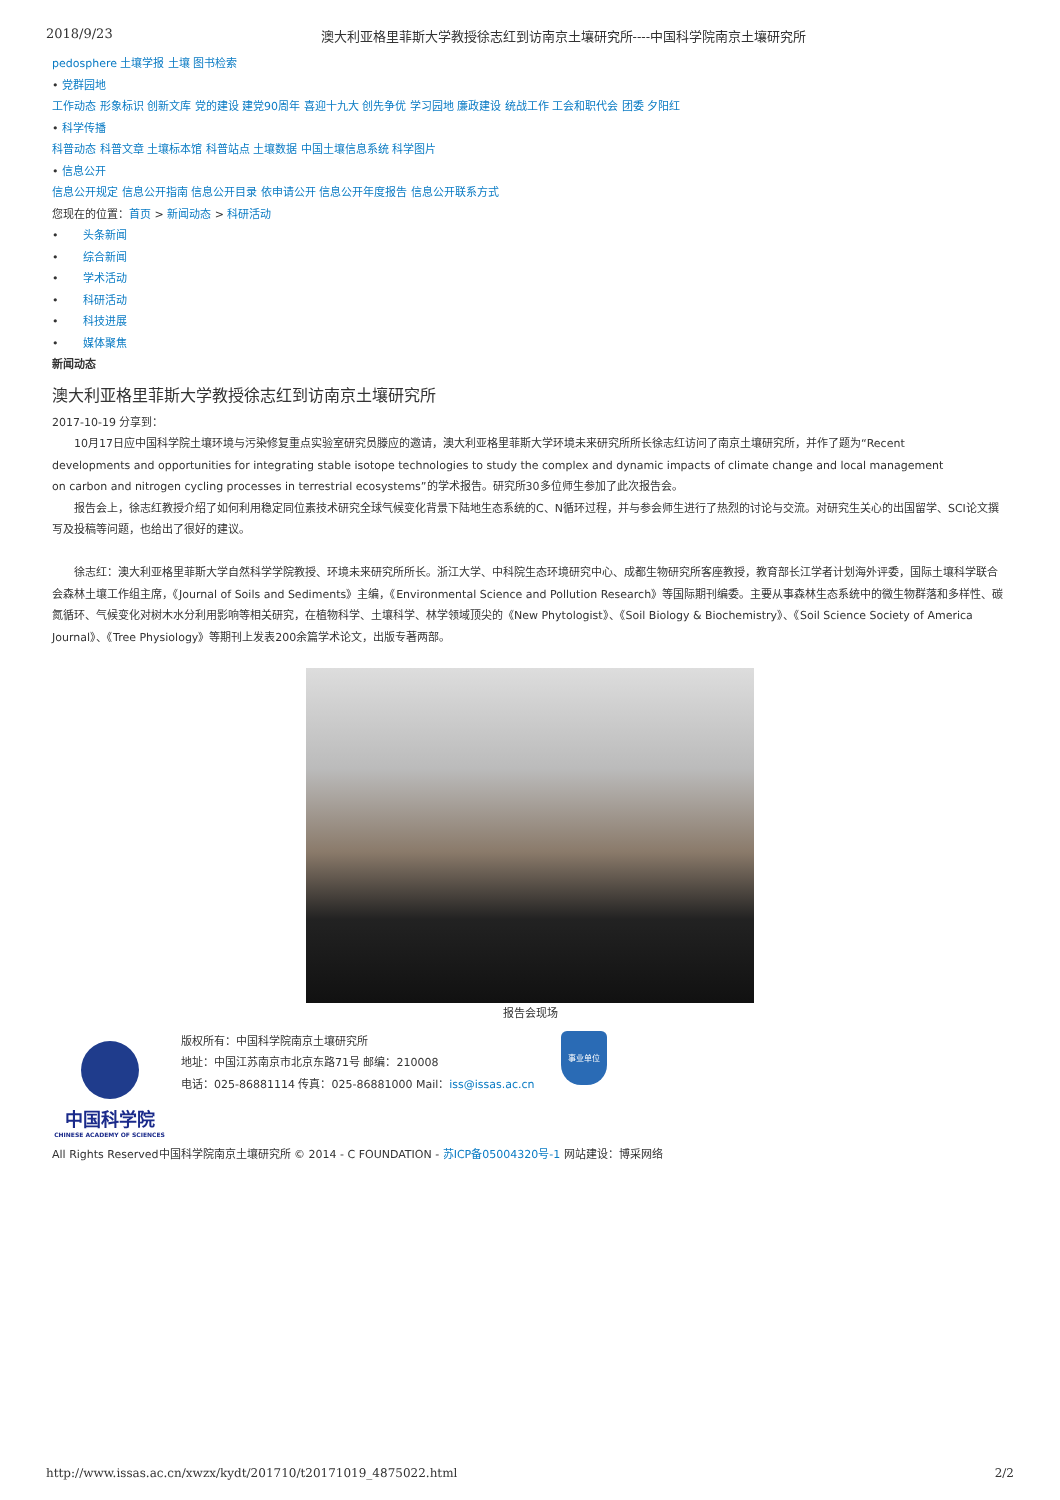2018/9/23 澳大利亚格里菲斯大学教授徐志红到访南京土壤研究所----中国科学院南京土壤研究所
pedosphere 土壤学报 土壤 图书检索
• 党群园地
工作动态 形象标识 创新文库 党的建设 建党90周年 喜迎十九大 创先争优 学习园地 廉政建设 统战工作 工会和职代会 团委 夕阳红
• 科学传播
科普动态 科普文章 土壤标本馆 科普站点 土壤数据 中国土壤信息系统 科学图片
• 信息公开
信息公开规定 信息公开指南 信息公开目录 依申请公开 信息公开年度报告 信息公开联系方式
您现在的位置：首页 > 新闻动态 > 科研活动
• 头条新闻
• 综合新闻
• 学术活动
• 科研活动
• 科技进展
• 媒体聚焦
新闻动态
澳大利亚格里菲斯大学教授徐志红到访南京土壤研究所
2017-10-19 分享到：
10月17日应中国科学院土壤环境与污染修复重点实验室研究员滕应的邀请，澳大利亚格里菲斯大学环境未来研究所所长徐志红访问了南京土壤研究所，并作了题为“Recent developments and opportunities for integrating stable isotope technologies to study the complex and dynamic impacts of climate change and local management on carbon and nitrogen cycling processes in terrestrial ecosystems”的学术报告。研究所30多位师生参加了此次报告会。
报告会上，徐志红教授介绍了如何利用稳定同位素技术研究全球气候变化背景下陆地生态系统的C、N循环过程，并与参会师生进行了热烈的讨论与交流。对研究生关心的出国留学、SCI论文撰写及投稿等问题，也给出了很好的建议。
徐志红：澳大利亚格里菲斯大学自然科学学院教授、环境未来研究所所长。浙江大学、中科院生态环境研究中心、成都生物研究所客座教授，教育部长江学者计划海外评委，国际土壤科学联合会森林土壤工作组主席，《Journal of Soils and Sediments》主编，《Environmental Science and Pollution Research》等国际期刊编委。主要从事森林生态系统中的微生物群落和多样性、碳氮循环、气候变化对树木水分利用影响等相关研究，在植物科学、土壤科学、林学领域顶尖的《New Phytologist》、《Soil Biology & Biochemistry》、《Soil Science Society of America Journal》、《Tree Physiology》等期刊上发表200余篇学术论文，出版专著两部。
报告会现场
中国科学院
CHINESE ACADEMY OF SCIENCES
版权所有：中国科学院南京土壤研究所
地址：中国江苏南京市北京东路71号 邮编：210008
电话：025-86881114 传真：025-86881000 Mail：iss@issas.ac.cn
事业单位
All Rights Reserved中国科学院南京土壤研究所 © 2014 - C FOUNDATION - 苏ICP备05004320号-1 网站建设：博采网络
http://www.issas.ac.cn/xwzx/kydt/201710/t20171019_4875022.html 2/2